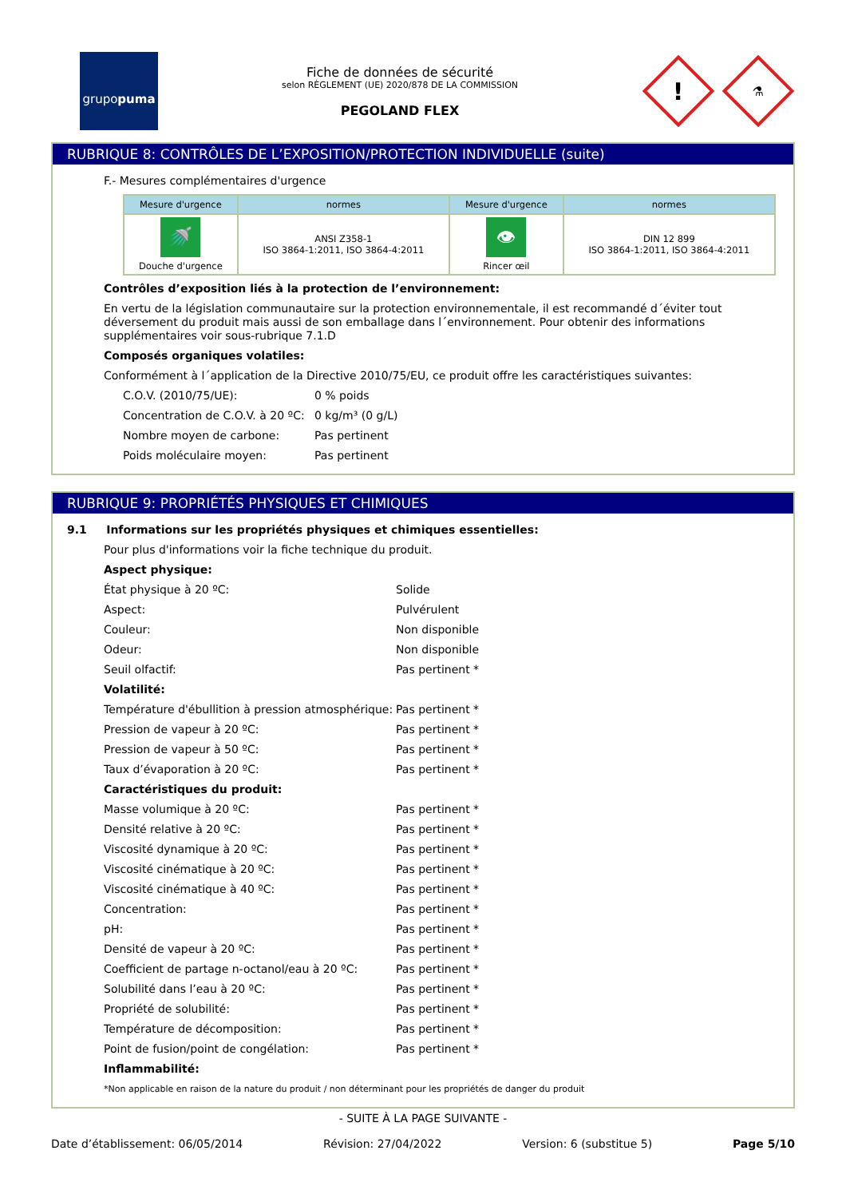grupo puma
Fiche de données de sécurité
selon RÈGLEMENT (UE) 2020/878 DE LA COMMISSION
PEGOLAND FLEX
!
⚗
RUBRIQUE 8: CONTRÔLES DE L’EXPOSITION/PROTECTION INDIVIDUELLE (suite)
F.- Mesures complémentaires d'urgence
| Mesure d'urgence | normes | Mesure d'urgence | normes |
| --- | --- | --- | --- |
| 🚿 Douche d'urgence | ANSI Z358-1 ISO 3864-1:2011, ISO 3864-4:2011 | 👁 Rincer œil | DIN 12 899 ISO 3864-1:2011, ISO 3864-4:2011 |
Contrôles d’exposition liés à la protection de l’environnement:
En vertu de la législation communautaire sur la protection environnementale, il est recommandé d´éviter tout déversement du produit mais aussi de son emballage dans l´environnement. Pour obtenir des informations supplémentaires voir sous-rubrique 7.1.D
Composés organiques volatiles:
Conformément à l´application de la Directive 2010/75/EU, ce produit offre les caractéristiques suivantes:
C.O.V. (2010/75/UE):
0 % poids
Concentration de C.O.V. à 20 ºC:
0 kg/m³ (0 g/L)
Nombre moyen de carbone:
Pas pertinent
Poids moléculaire moyen:
Pas pertinent
RUBRIQUE 9: PROPRIÉTÉS PHYSIQUES ET CHIMIQUES
9.1 Informations sur les propriétés physiques et chimiques essentielles:
Pour plus d'informations voir la fiche technique du produit.
Aspect physique:
État physique à 20 ºC:
Solide
Aspect:
Pulvérulent
Couleur:
Non disponible
Odeur:
Non disponible
Seuil olfactif:
Pas pertinent *
Volatilité:
Température d'ébullition à pression atmosphérique:
Pas pertinent *
Pression de vapeur à 20 ºC:
Pas pertinent *
Pression de vapeur à 50 ºC:
Pas pertinent *
Taux d’évaporation à 20 ºC:
Pas pertinent *
Caractéristiques du produit:
Masse volumique à 20 ºC:
Pas pertinent *
Densité relative à 20 ºC:
Pas pertinent *
Viscosité dynamique à 20 ºC:
Pas pertinent *
Viscosité cinématique à 20 ºC:
Pas pertinent *
Viscosité cinématique à 40 ºC:
Pas pertinent *
Concentration:
Pas pertinent *
pH:
Pas pertinent *
Densité de vapeur à 20 ºC:
Pas pertinent *
Coefficient de partage n-octanol/eau à 20 ºC:
Pas pertinent *
Solubilité dans l’eau à 20 ºC:
Pas pertinent *
Propriété de solubilité:
Pas pertinent *
Température de décomposition:
Pas pertinent *
Point de fusion/point de congélation:
Pas pertinent *
Inflammabilité:
*Non applicable en raison de la nature du produit / non déterminant pour les propriétés de danger du produit
- SUITE À LA PAGE SUIVANTE -
Date d’établissement: 06/05/2014 Révision: 27/04/2022 Version: 6 (substitue 5) Page 5/10